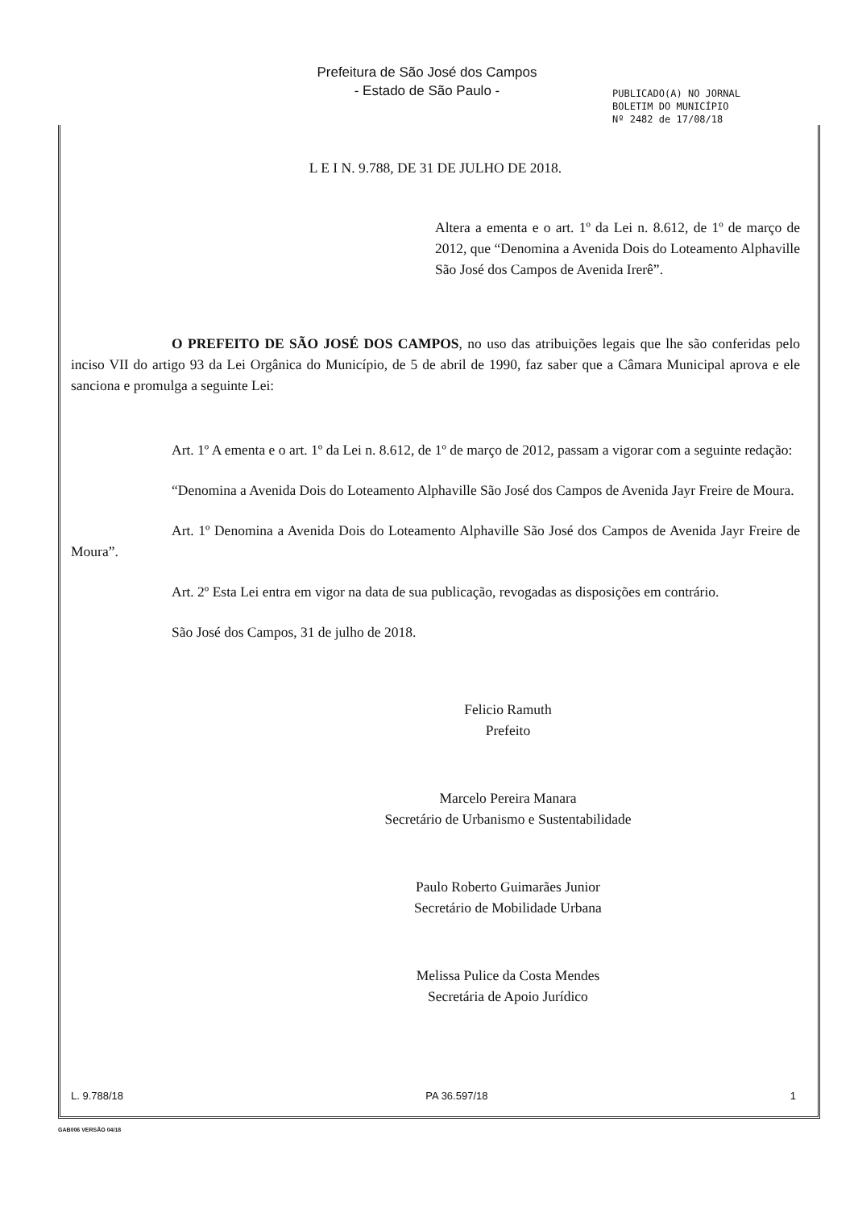Prefeitura de São José dos Campos
- Estado de São Paulo -
PUBLICADO(A) NO JORNAL
BOLETIM DO MUNICÍPIO
Nº 2482 de 17/08/18
L E I N. 9.788, DE 31 DE JULHO DE 2018.
Altera a ementa e o art. 1º da Lei n. 8.612, de 1º de março de 2012, que “Denomina a Avenida Dois do Loteamento Alphaville São José dos Campos de Avenida Irerê”.
O PREFEITO DE SÃO JOSÉ DOS CAMPOS, no uso das atribuições legais que lhe são conferidas pelo inciso VII do artigo 93 da Lei Orgânica do Município, de 5 de abril de 1990, faz saber que a Câmara Municipal aprova e ele sanciona e promulga a seguinte Lei:
Art. 1º A ementa e o art. 1º da Lei n. 8.612, de 1º de março de 2012, passam a vigorar com a seguinte redação:
“Denomina a Avenida Dois do Loteamento Alphaville São José dos Campos de Avenida Jayr Freire de Moura.
Art. 1º Denomina a Avenida Dois do Loteamento Alphaville São José dos Campos de Avenida Jayr Freire de Moura”.
Art. 2º Esta Lei entra em vigor na data de sua publicação, revogadas as disposições em contrário.
São José dos Campos, 31 de julho de 2018.
Felicio Ramuth
Prefeito
Marcelo Pereira Manara
Secretário de Urbanismo e Sustentabilidade
Paulo Roberto Guimarães Junior
Secretário de Mobilidade Urbana
Melissa Pulice da Costa Mendes
Secretária de Apoio Jurídico
L. 9.788/18 PA 36.597/18 1
GAB006 VERSÃO 04/18